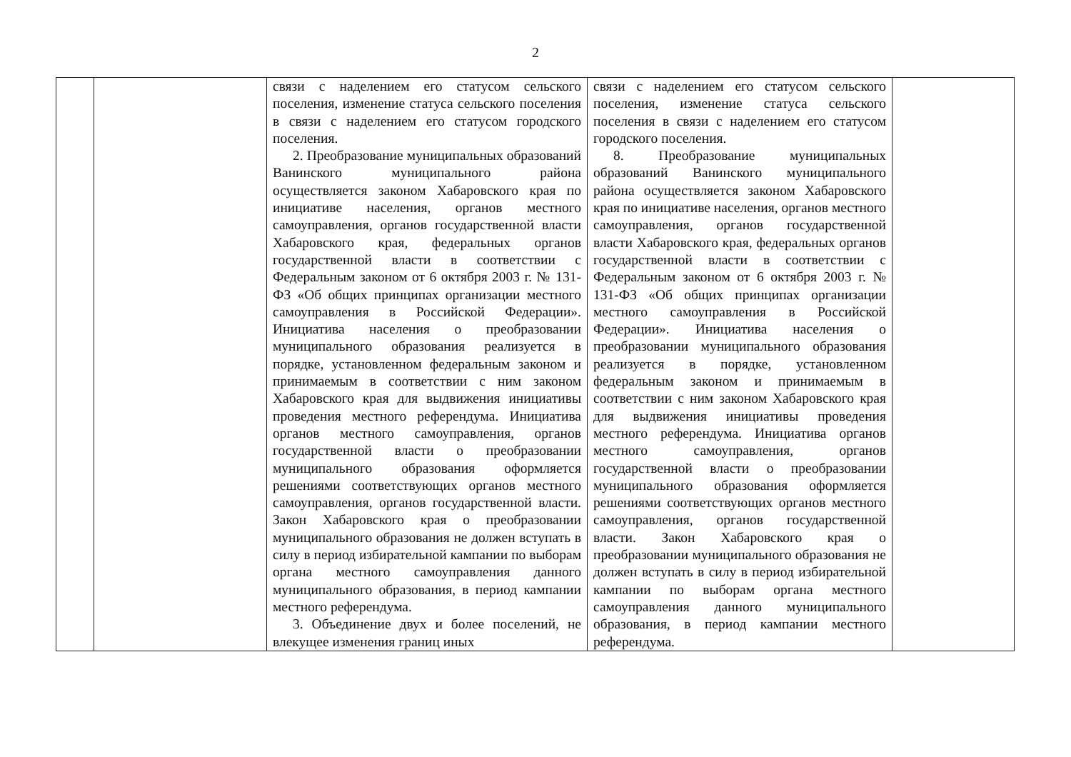2
| | | связи с наделением его статусом сельского поселения, изменение статуса сельского поселения в связи с наделением его статусом городского поселения. 2. Преобразование муниципальных образований Ванинского муниципального района осуществляется законом Хабаровского края по инициативе населения, органов местного самоуправления, органов государственной власти Хабаровского края, федеральных органов государственной власти в соответствии с Федеральным законом от 6 октября 2003 г. № 131-ФЗ «Об общих принципах организации местного самоуправления в Российской Федерации». Инициатива населения о преобразовании муниципального образования реализуется в порядке, установленном федеральным законом и принимаемым в соответствии с ним законом Хабаровского края для выдвижения инициативы проведения местного референдума. Инициатива органов местного самоуправления, органов государственной власти о преобразовании муниципального образования оформляется решениями соответствующих органов местного самоуправления, органов государственной власти. Закон Хабаровского края о преобразовании муниципального образования не должен вступать в силу в период избирательной кампании по выборам органа местного самоуправления данного муниципального образования, в период кампании местного референдума. 3. Объединение двух и более поселений, не влекущее изменения границ иных | связи с наделением его статусом сельского поселения, изменение статуса сельского поселения в связи с наделением его статусом городского поселения. 8. Преобразование муниципальных образований Ванинского муниципального района осуществляется законом Хабаровского края по инициативе населения, органов местного самоуправления, органов государственной власти Хабаровского края, федеральных органов государственной власти в соответствии с Федеральным законом от 6 октября 2003 г. № 131-ФЗ «Об общих принципах организации местного самоуправления в Российской Федерации». Инициатива населения о преобразовании муниципального образования реализуется в порядке, установленном федеральным законом и принимаемым в соответствии с ним законом Хабаровского края для выдвижения инициативы проведения местного референдума. Инициатива органов местного самоуправления, органов государственной власти о преобразовании муниципального образования оформляется решениями соответствующих органов местного самоуправления, органов государственной власти. Закон Хабаровского края о преобразовании муниципального образования не должен вступать в силу в период избирательной кампании по выборам органа местного самоуправления данного муниципального образования, в период кампании местного референдума. | |